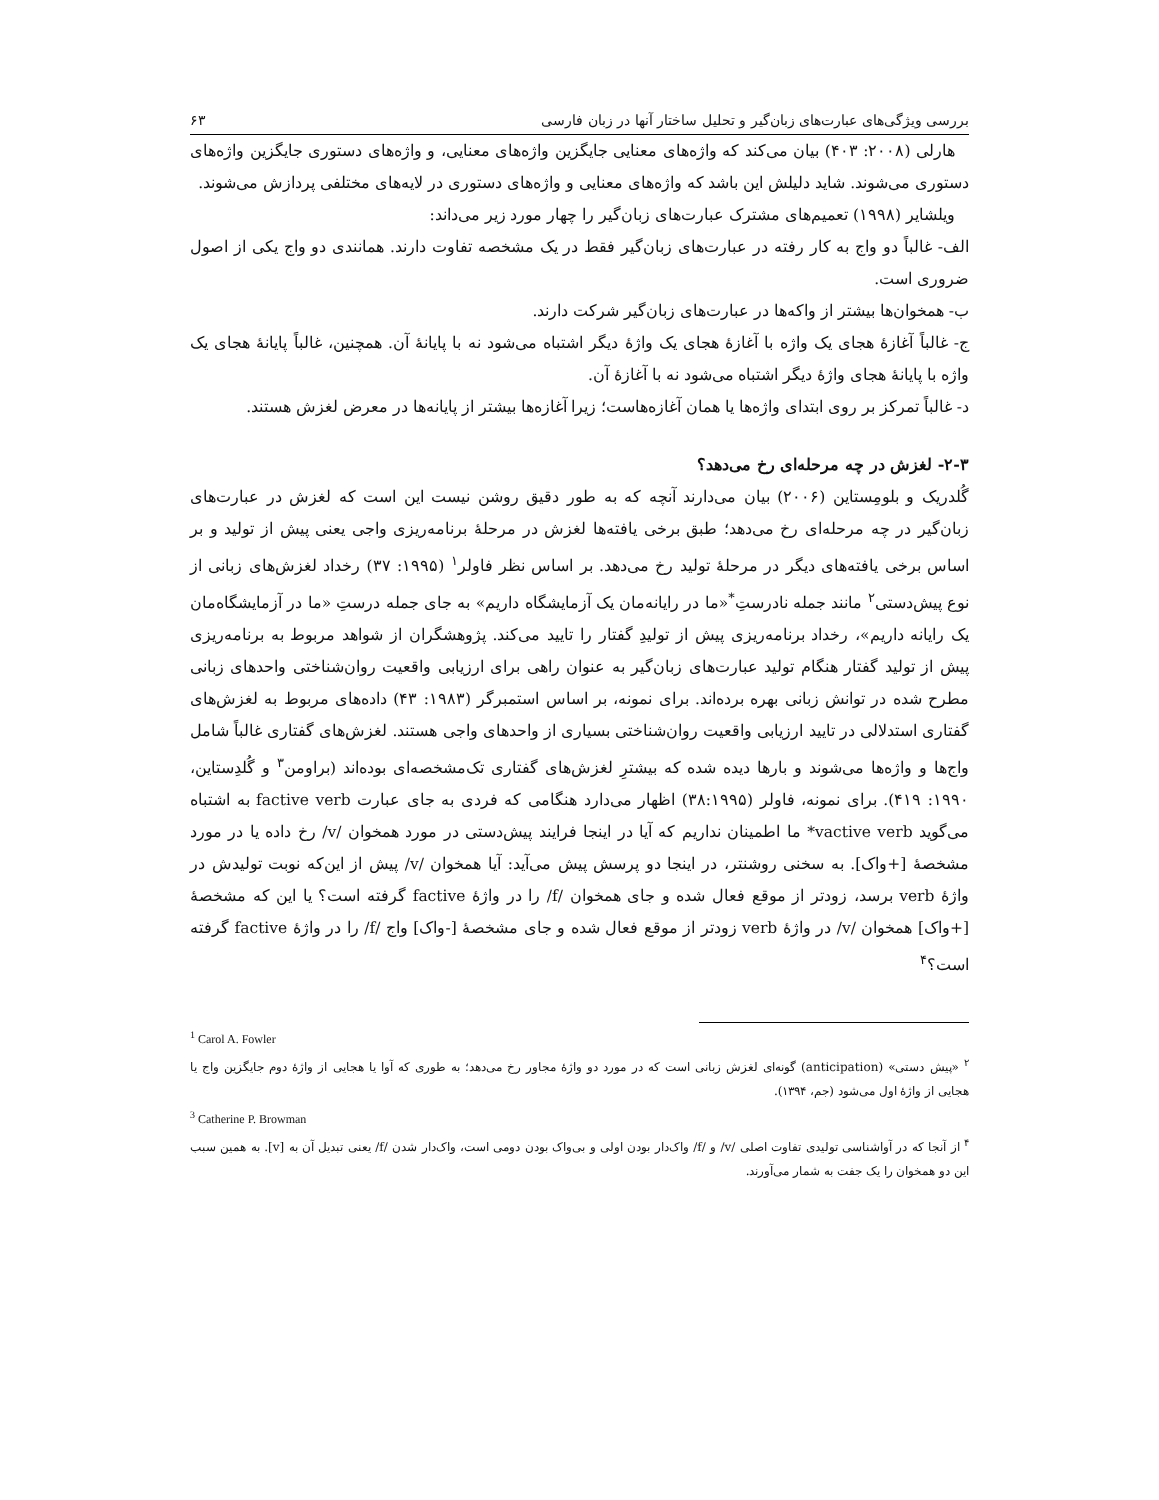بررسی ویژگی‌های عبارت‌های زبان‌گیر و تحلیل ساختار آنها در زبان فارسی ۶۳
هارلی (۲۰۰۸: ۴۰۳) بیان می‌کند که واژه‌های معنایی جایگزین واژه‌های معنایی، و واژه‌های دستوری جایگزین واژه‌های دستوری می‌شوند. شاید دلیلش این باشد که واژه‌های معنایی و واژه‌های دستوری در لایه‌های مختلفی پردازش می‌شوند.
ویلشایر (۱۹۹۸) تعمیم‌های مشترک عبارت‌های زبان‌گیر را چهار مورد زیر می‌داند:
الف- غالباً دو واج به کار رفته در عبارت‌های زبان‌گیر فقط در یک مشخصه تفاوت دارند. همانندی دو واج یکی از اصول ضروری است.
ب- همخوان‌ها بیشتر از واکه‌ها در عبارت‌های زبان‌گیر شرکت دارند.
ج- غالباً آغازهٔ هجای یک واژه با آغازهٔ هجای یک واژهٔ دیگر اشتباه می‌شود نه با پایانهٔ آن. همچنین، غالباً پایانهٔ هجای یک واژه با پایانهٔ هجای واژهٔ دیگر اشتباه می‌شود نه با آغازهٔ آن.
د- غالباً تمرکز بر روی ابتدای واژه‌ها یا همان آغازه‌هاست؛ زیرا آغازه‌ها بیشتر از پایانه‌ها در معرض لغزش هستند.
۲-۳- لغزش در چه مرحله‌ای رخ می‌دهد؟
گُلدریک و بلومِستاین (۲۰۰۶) بیان می‌دارند آنچه که به طور دقیق روشن نیست این است که لغزش در عبارت‌های زبان‌گیر در چه مرحله‌ای رخ می‌دهد؛ طبق برخی یافته‌ها لغزش در مرحلهٔ برنامه‌ریزی واجی یعنی پیش از تولید و بر اساس برخی یافته‌های دیگر در مرحلهٔ تولید رخ می‌دهد. بر اساس نظر فاولر<sup>۱</sup> (۱۹۹۵: ۳۷) رخداد لغزش‌های زبانی از نوع پیش‌دستی<sup>۲</sup> مانند جمله نادرستِ<sup>*</sup>«ما در رایانه‌مان یک آزمایشگاه داریم» به جای جمله درستِ «ما در آزمایشگاه‌مان یک رایانه داریم»، رخداد برنامه‌ریزی پیش از تولیدِ گفتار را تایید می‌کند. پژوهشگران از شواهد مربوط به برنامه‌ریزی پیش از تولید گفتار هنگام تولید عبارت‌های زبان‌گیر به عنوان راهی برای ارزیابی واقعیت روان‌شناختی واحدهای زبانی مطرح شده در توانش زبانی بهره برده‌اند. برای نمونه، بر اساس استمبرگر (۱۹۸۳: ۴۳) داده‌های مربوط به لغزش‌های گفتاری استدلالی در تایید ارزیابی واقعیت روان‌شناختی بسیاری از واحدهای واجی هستند. لغزش‌های گفتاری غالباً شامل واج‌ها و واژه‌ها می‌شوند و بارها دیده شده که بیشترِ لغزش‌های گفتاری تک‌مشخصه‌ای بوده‌اند (براومن<sup>۳</sup> و گُلدِستاین، ۱۹۹۰: ۴۱۹). برای نمونه، فاولر (۳۸:۱۹۹۵) اظهار می‌دارد هنگامی که فردی به جای عبارت factive verb به اشتباه می‌گوید vactive verb* ما اطمینان نداریم که آیا در اینجا فرایند پیش‌دستی در مورد همخوان /v/ رخ داده یا در مورد مشخصهٔ [+واک]. به سخنی روشنتر، در اینجا دو پرسش پیش می‌آید: آیا همخوان /v/ پیش از این‌که نوبت تولیدش در واژهٔ verb برسد، زودتر از موقع فعال شده و جای همخوان /f/ را در واژهٔ factive گرفته است؟ یا این که مشخصهٔ [+واک] همخوان /v/ در واژهٔ verb زودتر از موقع فعال شده و جای مشخصهٔ [-واک] واج /f/ را در واژهٔ factive گرفته است؟<sup>۴</sup>
<sup>1</sup> Carol A. Fowler
<sup>۲</sup> «پیش دستی» (anticipation) گونه‌ای لغزش زبانی است که در مورد دو واژهٔ مجاور رخ می‌دهد؛ به طوری که آوا یا هجایی از واژهٔ دوم جایگزین واج یا هجایی از واژهٔ اول می‌شود (جم، ۱۳۹۴).
<sup>3</sup> Catherine P. Browman
<sup>۴</sup> از آنجا که در آواشناسی تولیدی تفاوت اصلی /v/ و /f/ واک‌دار بودن اولی و بی‌واک بودن دومی است، واک‌دار شدن /f/ یعنی تبدیل آن به [v]. به همین سبب این دو همخوان را یک جفت به شمار می‌آورند.